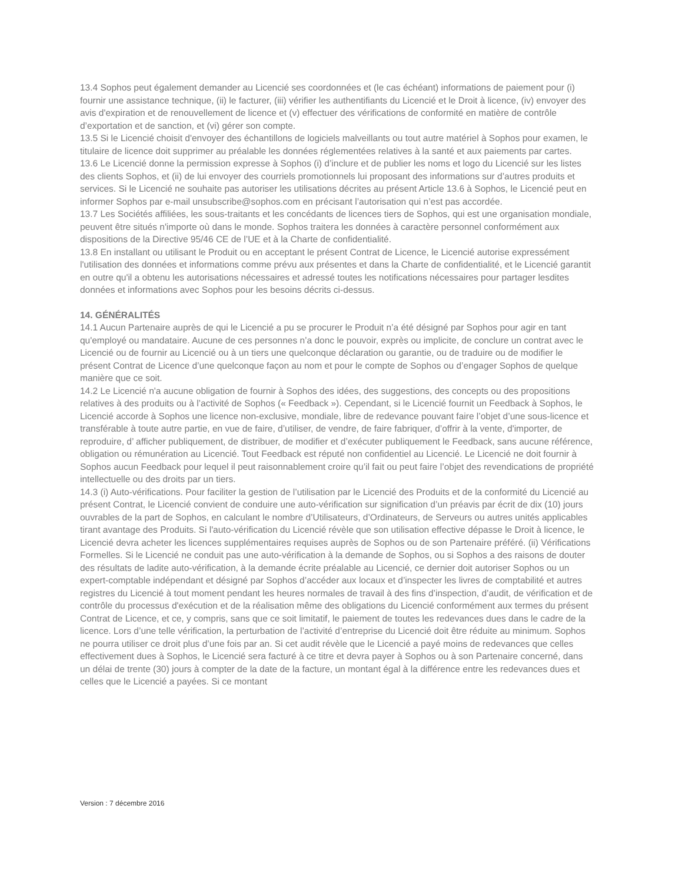13.4 Sophos peut également demander au Licencié ses coordonnées et (le cas échéant) informations de paiement pour (i) fournir une assistance technique, (ii) le facturer, (iii) vérifier les authentifiants du Licencié et le Droit à licence, (iv) envoyer des avis d'expiration et de renouvellement de licence et (v) effectuer des vérifications de conformité en matière de contrôle d’exportation et de sanction, et (vi) gérer son compte.
13.5 Si le Licencié choisit d'envoyer des échantillons de logiciels malveillants ou tout autre matériel à Sophos pour examen, le titulaire de licence doit supprimer au préalable les données réglementées relatives à la santé et aux paiements par cartes.
13.6 Le Licencié donne la permission expresse à Sophos (i) d’inclure et de publier les noms et logo du Licencié sur les listes des clients Sophos, et (ii) de lui envoyer des courriels promotionnels lui proposant des informations sur d’autres produits et services. Si le Licencié ne souhaite pas autoriser les utilisations décrites au présent Article 13.6 à Sophos, le Licencié peut en informer Sophos par e-mail unsubscribe@sophos.com en précisant l’autorisation qui n’est pas accordée.
13.7 Les Sociétés affiliées, les sous-traitants et les concédants de licences tiers de Sophos, qui est une organisation mondiale, peuvent être situés n'importe où dans le monde. Sophos traitera les données à caractère personnel conformément aux dispositions de la Directive 95/46 CE de l’UE et à la Charte de confidentialité.
13.8 En installant ou utilisant le Produit ou en acceptant le présent Contrat de Licence, le Licencié autorise expressément l'utilisation des données et informations comme prévu aux présentes et dans la Charte de confidentialité, et le Licencié garantit en outre qu'il a obtenu les autorisations nécessaires et adressé toutes les notifications nécessaires pour partager lesdites données et informations avec Sophos pour les besoins décrits ci-dessus.
14. GÉNÉRALITÉS
14.1 Aucun Partenaire auprès de qui le Licencié a pu se procurer le Produit n’a été désigné par Sophos pour agir en tant qu'employé ou mandataire. Aucune de ces personnes n’a donc le pouvoir, exprès ou implicite, de conclure un contrat avec le Licencié ou de fournir au Licencié ou à un tiers une quelconque déclaration ou garantie, ou de traduire ou de modifier le présent Contrat de Licence d’une quelconque façon au nom et pour le compte de Sophos ou d’engager Sophos de quelque manière que ce soit.
14.2 Le Licencié n'a aucune obligation de fournir à Sophos des idées, des suggestions, des concepts ou des propositions relatives à des produits ou à l’activité de Sophos (« Feedback »). Cependant, si le Licencié fournit un Feedback à Sophos, le Licencié accorde à Sophos une licence non-exclusive, mondiale, libre de redevance pouvant faire l’objet d’une sous-licence et transférable à toute autre partie, en vue de faire, d’utiliser, de vendre, de faire fabriquer, d’offrir à la vente, d'importer, de reproduire, d’ afficher publiquement, de distribuer, de modifier et d’exécuter publiquement le Feedback, sans aucune référence, obligation ou rémunération au Licencié. Tout Feedback est réputé non confidentiel au Licencié. Le Licencié ne doit fournir à Sophos aucun Feedback pour lequel il peut raisonnablement croire qu’il fait ou peut faire l’objet des revendications de propriété intellectuelle ou des droits par un tiers.
14.3 (i) Auto-vérifications. Pour faciliter la gestion de l’utilisation par le Licencié des Produits et de la conformité du Licencié au présent Contrat, le Licencié convient de conduire une auto-vérification sur signification d’un préavis par écrit de dix (10) jours ouvrables de la part de Sophos, en calculant le nombre d’Utilisateurs, d’Ordinateurs, de Serveurs ou autres unités applicables tirant avantage des Produits. Si l'auto-vérification du Licencié révèle que son utilisation effective dépasse le Droit à licence, le Licencié devra acheter les licences supplémentaires requises auprès de Sophos ou de son Partenaire préféré. (ii) Vérifications Formelles. Si le Licencié ne conduit pas une auto-vérification à la demande de Sophos, ou si Sophos a des raisons de douter des résultats de ladite auto-vérification, à la demande écrite préalable au Licencié, ce dernier doit autoriser Sophos ou un expert-comptable indépendant et désigné par Sophos d’accéder aux locaux et d’inspecter les livres de comptabilité et autres registres du Licencié à tout moment pendant les heures normales de travail à des fins d’inspection, d’audit, de vérification et de contrôle du processus d'exécution et de la réalisation même des obligations du Licencié conformément aux termes du présent Contrat de Licence, et ce, y compris, sans que ce soit limitatif, le paiement de toutes les redevances dues dans le cadre de la licence. Lors d’une telle vérification, la perturbation de l’activité d’entreprise du Licencié doit être réduite au minimum. Sophos ne pourra utiliser ce droit plus d’une fois par an. Si cet audit révèle que le Licencié a payé moins de redevances que celles effectivement dues à Sophos, le Licencié sera facturé à ce titre et devra payer à Sophos ou à son Partenaire concerné, dans un délai de trente (30) jours à compter de la date de la facture, un montant égal à la différence entre les redevances dues et celles que le Licencié a payées. Si ce montant
Version : 7 décembre 2016